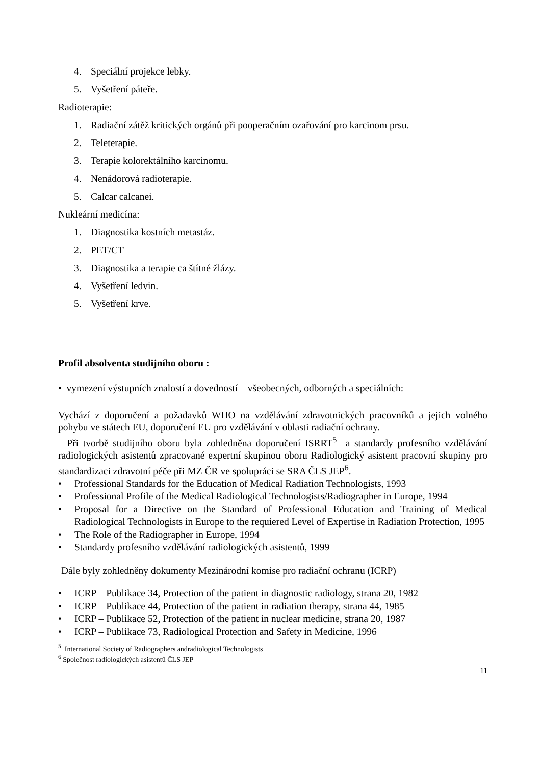4. Speciální projekce lebky.
5. Vyšetření páteře.
Radioterapie:
1. Radiační zátěž kritických orgánů při pooperačním ozařování pro karcinom prsu.
2. Teleterapie.
3. Terapie kolorektálního karcinomu.
4. Nenádorová radioterapie.
5. Calcar calcanei.
Nukleární medicína:
1. Diagnostika kostních metastáz.
2. PET/CT
3. Diagnostika a terapie ca štítné žlázy.
4. Vyšetření ledvin.
5. Vyšetření krve.
Profil absolventa studijního oboru :
• vymezení výstupních znalostí a dovedností – všeobecných, odborných a speciálních:
Vychází z doporučení a požadavků WHO na vzdělávání zdravotnických pracovníků a jejich volného pohybu ve státech EU, doporučení EU pro vzdělávání v oblasti radiační ochrany.
Při tvorbě studijního oboru byla zohledněna doporučení ISRRT<sup>5</sup> a standardy profesního vzdělávání radiologických asistentů zpracované expertní skupinou oboru Radiologický asistent pracovní skupiny pro standardizaci zdravotní péče při MZ ČR ve spolupráci se SRA ČLS JEP<sup>6</sup>.
• Professional Standards for the Education of Medical Radiation Technologists, 1993
• Professional Profile of the Medical Radiological Technologists/Radiographer in Europe, 1994
• Proposal for a Directive on the Standard of Professional Education and Training of Medical Radiological Technologists in Europe to the requiered Level of Expertise in Radiation Protection, 1995
• The Role of the Radiographer in Europe, 1994
• Standardy profesního vzdělávání radiologických asistentů, 1999
Dále byly zohledněny dokumenty Mezinárodní komise pro radiační ochranu (ICRP)
• ICRP – Publikace 34, Protection of the patient in diagnostic radiology, strana 20, 1982
• ICRP – Publikace 44, Protection of the patient in radiation therapy, strana 44, 1985
• ICRP – Publikace 52, Protection of the patient in nuclear medicine, strana 20, 1987
• ICRP – Publikace 73, Radiological Protection and Safety in Medicine, 1996
<sup>5</sup> International Society of Radiographers andradiological Technologists
<sup>6</sup> Společnost radiologických asistentů ČLS JEP
11